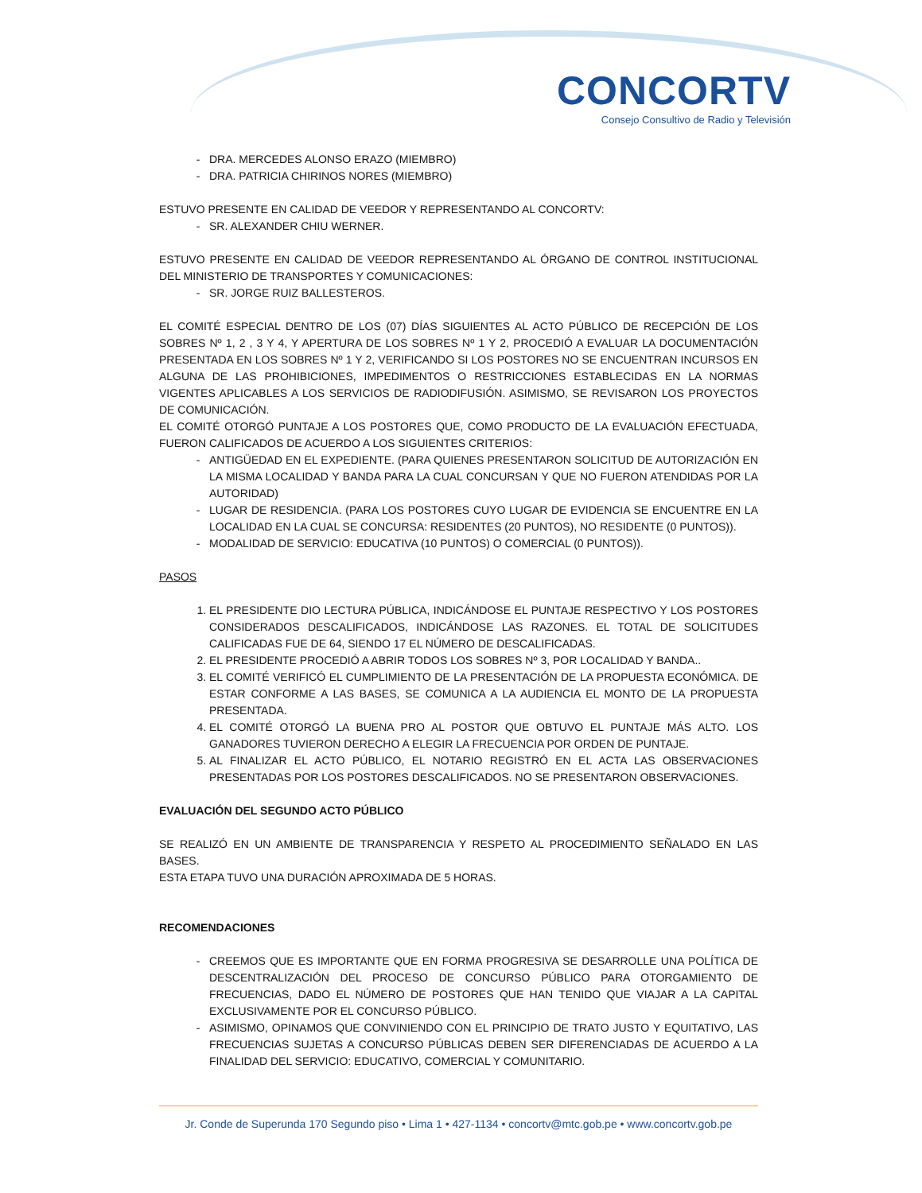CONCORTV
Consejo Consultivo de Radio y Televisión
DRA. MERCEDES ALONSO ERAZO (MIEMBRO)
DRA. PATRICIA CHIRINOS NORES (MIEMBRO)
ESTUVO PRESENTE EN CALIDAD DE VEEDOR Y REPRESENTANDO AL CONCORTV:
SR. ALEXANDER CHIU WERNER.
ESTUVO PRESENTE EN CALIDAD DE VEEDOR REPRESENTANDO AL ÓRGANO DE CONTROL INSTITUCIONAL DEL MINISTERIO DE TRANSPORTES Y COMUNICACIONES:
SR. JORGE RUIZ BALLESTEROS.
EL COMITÉ ESPECIAL DENTRO DE LOS (07) DÍAS SIGUIENTES AL ACTO PÚBLICO DE RECEPCIÓN DE LOS SOBRES Nº 1, 2 , 3 Y 4, Y APERTURA DE LOS SOBRES Nº 1 Y 2, PROCEDIÓ A EVALUAR LA DOCUMENTACIÓN PRESENTADA EN LOS SOBRES Nº 1 Y 2, VERIFICANDO SI LOS POSTORES NO SE ENCUENTRAN INCURSOS EN ALGUNA DE LAS PROHIBICIONES, IMPEDIMENTOS O RESTRICCIONES ESTABLECIDAS EN LA NORMAS VIGENTES APLICABLES A LOS SERVICIOS DE RADIODIFUSIÓN. ASIMISMO, SE REVISARON LOS PROYECTOS DE COMUNICACIÓN.
EL COMITÉ OTORGÓ PUNTAJE A LOS POSTORES QUE, COMO PRODUCTO DE LA EVALUACIÓN EFECTUADA, FUERON CALIFICADOS DE ACUERDO A LOS SIGUIENTES CRITERIOS:
ANTIGÜEDAD EN EL EXPEDIENTE. (PARA QUIENES PRESENTARON SOLICITUD DE AUTORIZACIÓN EN LA MISMA LOCALIDAD Y BANDA PARA LA CUAL CONCURSAN Y QUE NO FUERON ATENDIDAS POR LA AUTORIDAD)
LUGAR DE RESIDENCIA. (PARA LOS POSTORES CUYO LUGAR DE EVIDENCIA SE ENCUENTRE EN LA LOCALIDAD EN LA CUAL SE CONCURSA: RESIDENTES (20 PUNTOS), NO RESIDENTE (0 PUNTOS)).
MODALIDAD DE SERVICIO: EDUCATIVA (10 PUNTOS) O COMERCIAL (0 PUNTOS)).
PASOS
1. EL PRESIDENTE DIO LECTURA PÚBLICA, INDICÁNDOSE EL PUNTAJE RESPECTIVO Y LOS POSTORES CONSIDERADOS DESCALIFICADOS, INDICÁNDOSE LAS RAZONES. EL TOTAL DE SOLICITUDES CALIFICADAS FUE DE 64, SIENDO 17 EL NÚMERO DE DESCALIFICADAS.
2. EL PRESIDENTE PROCEDIÓ A ABRIR TODOS LOS SOBRES Nº 3, POR LOCALIDAD Y BANDA..
3. EL COMITÉ VERIFICÓ EL CUMPLIMIENTO DE LA PRESENTACIÓN DE LA PROPUESTA ECONÓMICA. DE ESTAR CONFORME A LAS BASES, SE COMUNICA A LA AUDIENCIA EL MONTO DE LA PROPUESTA PRESENTADA.
4. EL COMITÉ OTORGÓ LA BUENA PRO AL POSTOR QUE OBTUVO EL PUNTAJE MÁS ALTO. LOS GANADORES TUVIERON DERECHO A ELEGIR LA FRECUENCIA POR ORDEN DE PUNTAJE.
5. AL FINALIZAR EL ACTO PÚBLICO, EL NOTARIO REGISTRÓ EN EL ACTA LAS OBSERVACIONES PRESENTADAS POR LOS POSTORES DESCALIFICADOS. NO SE PRESENTARON OBSERVACIONES.
EVALUACIÓN DEL SEGUNDO ACTO PÚBLICO
SE REALIZÓ EN UN AMBIENTE DE TRANSPARENCIA Y RESPETO AL PROCEDIMIENTO SEÑALADO EN LAS BASES.
ESTA ETAPA TUVO UNA DURACIÓN APROXIMADA DE 5 HORAS.
RECOMENDACIONES
CREEMOS QUE ES IMPORTANTE QUE EN FORMA PROGRESIVA SE DESARROLLE UNA POLÍTICA DE DESCENTRALIZACIÓN DEL PROCESO DE CONCURSO PÚBLICO PARA OTORGAMIENTO DE FRECUENCIAS, DADO EL NÚMERO DE POSTORES QUE HAN TENIDO QUE VIAJAR A LA CAPITAL EXCLUSIVAMENTE POR EL CONCURSO PÚBLICO.
ASIMISMO, OPINAMOS QUE CONVINIENDO CON EL PRINCIPIO DE TRATO JUSTO Y EQUITATIVO, LAS FRECUENCIAS SUJETAS A CONCURSO PÚBLICAS DEBEN SER DIFERENCIADAS DE ACUERDO A LA FINALIDAD DEL SERVICIO: EDUCATIVO, COMERCIAL Y COMUNITARIO.
Jr. Conde de Superunda 170 Segundo piso • Lima 1 • 427-1134 • concortv@mtc.gob.pe • www.concortv.gob.pe